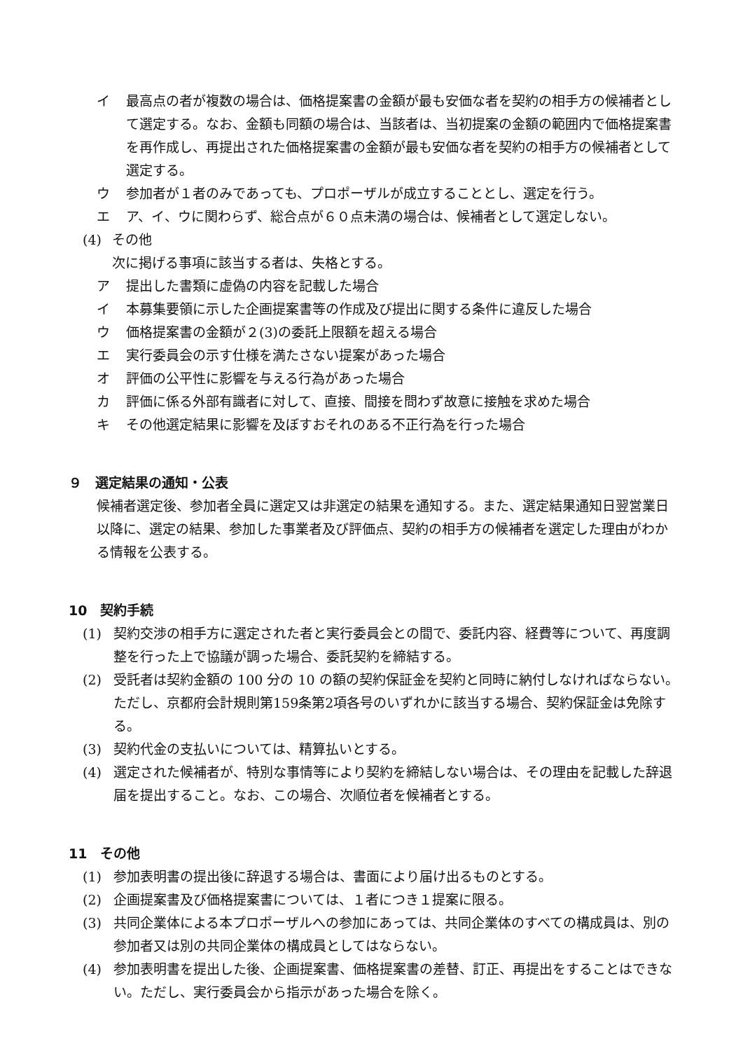イ 最高点の者が複数の場合は、価格提案書の金額が最も安価な者を契約の相手方の候補者として選定する。なお、金額も同額の場合は、当該者は、当初提案の金額の範囲内で価格提案書を再作成し、再提出された価格提案書の金額が最も安価な者を契約の相手方の候補者として選定する。
ウ 参加者が１者のみであっても、プロポーザルが成立することとし、選定を行う。
エ ア、イ、ウに関わらず、総合点が６０点未満の場合は、候補者として選定しない。
(4) その他
次に掲げる事項に該当する者は、失格とする。
ア 提出した書類に虚偽の内容を記載した場合
イ 本募集要領に示した企画提案書等の作成及び提出に関する条件に違反した場合
ウ 価格提案書の金額が２(3)の委託上限額を超える場合
エ 実行委員会の示す仕様を満たさない提案があった場合
オ 評価の公平性に影響を与える行為があった場合
カ 評価に係る外部有識者に対して、直接、間接を問わず故意に接触を求めた場合
キ その他選定結果に影響を及ぼすおそれのある不正行為を行った場合
９　選定結果の通知・公表
候補者選定後、参加者全員に選定又は非選定の結果を通知する。また、選定結果通知日翌営業日以降に、選定の結果、参加した事業者及び評価点、契約の相手方の候補者を選定した理由がわかる情報を公表する。
10　契約手続
(1) 契約交渉の相手方に選定された者と実行委員会との間で、委託内容、経費等について、再度調整を行った上で協議が調った場合、委託契約を締結する。
(2) 受託者は契約金額の 100 分の 10 の額の契約保証金を契約と同時に納付しなければならない。ただし、京都府会計規則第159条第2項各号のいずれかに該当する場合、契約保証金は免除する。
(3) 契約代金の支払いについては、精算払いとする。
(4) 選定された候補者が、特別な事情等により契約を締結しない場合は、その理由を記載した辞退届を提出すること。なお、この場合、次順位者を候補者とする。
11　その他
(1) 参加表明書の提出後に辞退する場合は、書面により届け出るものとする。
(2) 企画提案書及び価格提案書については、１者につき１提案に限る。
(3) 共同企業体による本プロポーザルへの参加にあっては、共同企業体のすべての構成員は、別の参加者又は別の共同企業体の構成員としてはならない。
(4) 参加表明書を提出した後、企画提案書、価格提案書の差替、訂正、再提出をすることはできない。ただし、実行委員会から指示があった場合を除く。